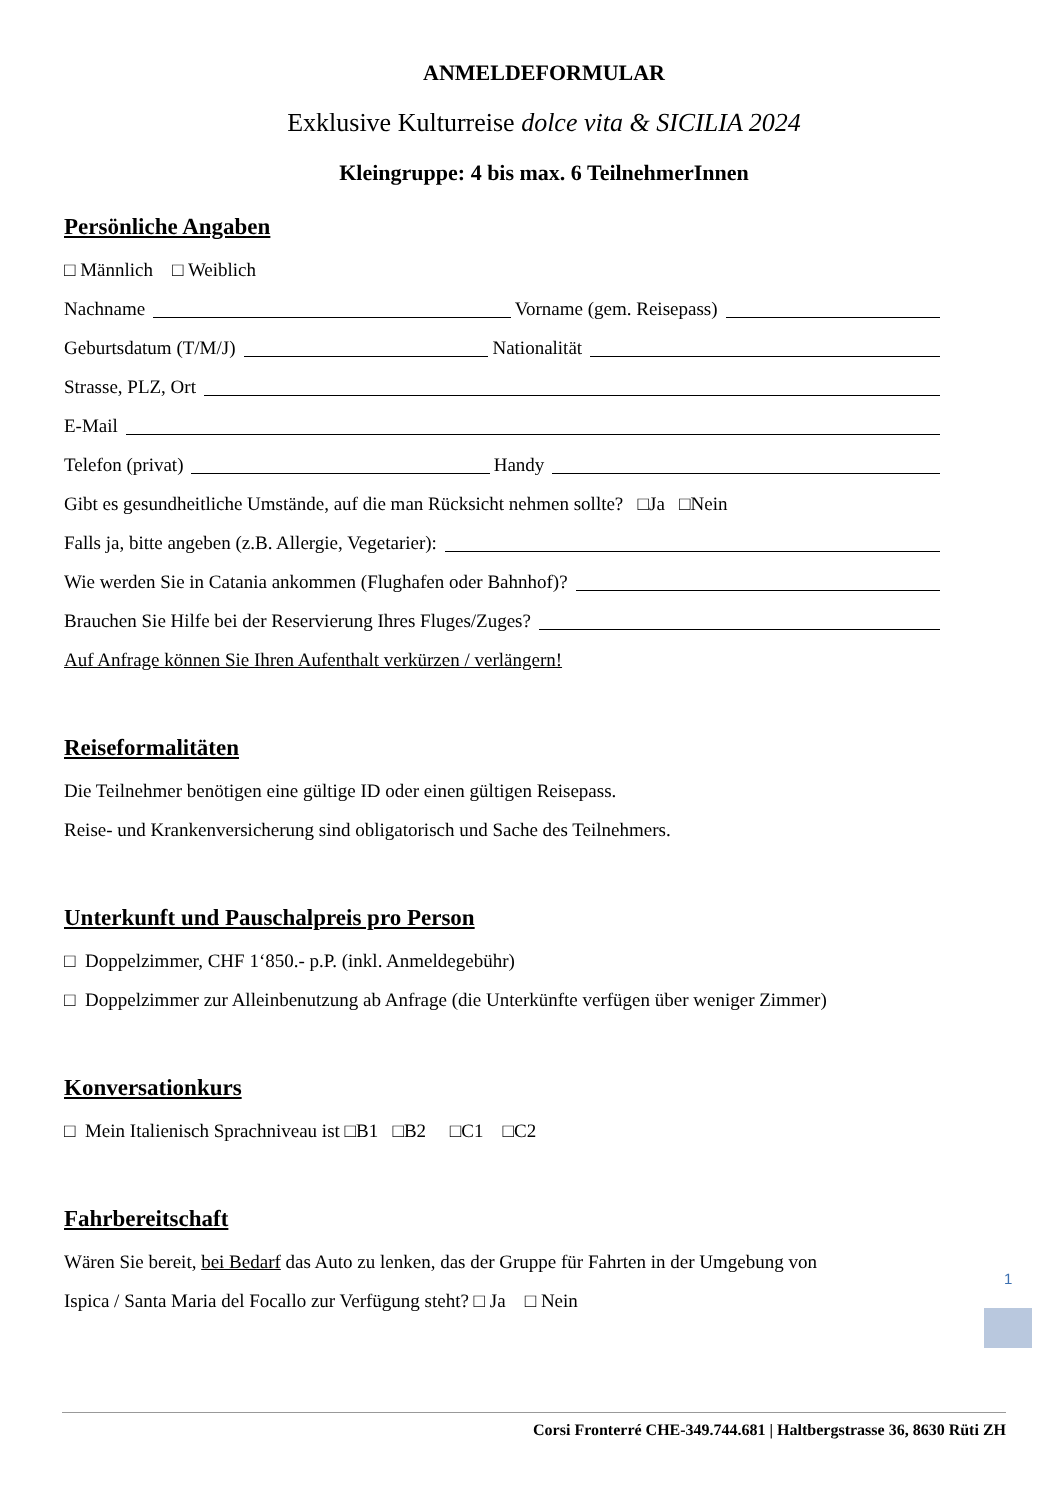ANMELDEFORMULAR
Exklusive Kulturreise dolce vita & SICILIA 2024
Kleingruppe: 4 bis max. 6 TeilnehmerInnen
Persönliche Angaben
□ Männlich □ Weiblich
Nachname Vorname (gem. Reisepass)
Geburtsdatum (T/M/J) Nationalität
Strasse, PLZ, Ort
E-Mail
Telefon (privat) Handy
Gibt es gesundheitliche Umstände, auf die man Rücksicht nehmen sollte? □Ja □Nein
Falls ja, bitte angeben (z.B. Allergie, Vegetarier):
Wie werden Sie in Catania ankommen (Flughafen oder Bahnhof)?
Brauchen Sie Hilfe bei der Reservierung Ihres Fluges/Zuges?
Auf Anfrage können Sie Ihren Aufenthalt verkürzen / verlängern!
Reiseformalitäten
Die Teilnehmer benötigen eine gültige ID oder einen gültigen Reisepass.
Reise- und Krankenversicherung sind obligatorisch und Sache des Teilnehmers.
Unterkunft und Pauschalpreis pro Person
□ Doppelzimmer, CHF 1‘850.- p.P. (inkl. Anmeldegebühr)
□ Doppelzimmer zur Alleinbenutzung ab Anfrage (die Unterkünfte verfügen über weniger Zimmer)
Konversationkurs
□ Mein Italienisch Sprachniveau ist □B1 □B2 □C1 □C2
Fahrbereitschaft
Wären Sie bereit, bei Bedarf das Auto zu lenken, das der Gruppe für Fahrten in der Umgebung von
Ispica / Santa Maria del Focallo zur Verfügung steht? □ Ja □ Nein
1
Corsi Fronterré CHE-349.744.681 | Haltbergstrasse 36, 8630 Rüti ZH